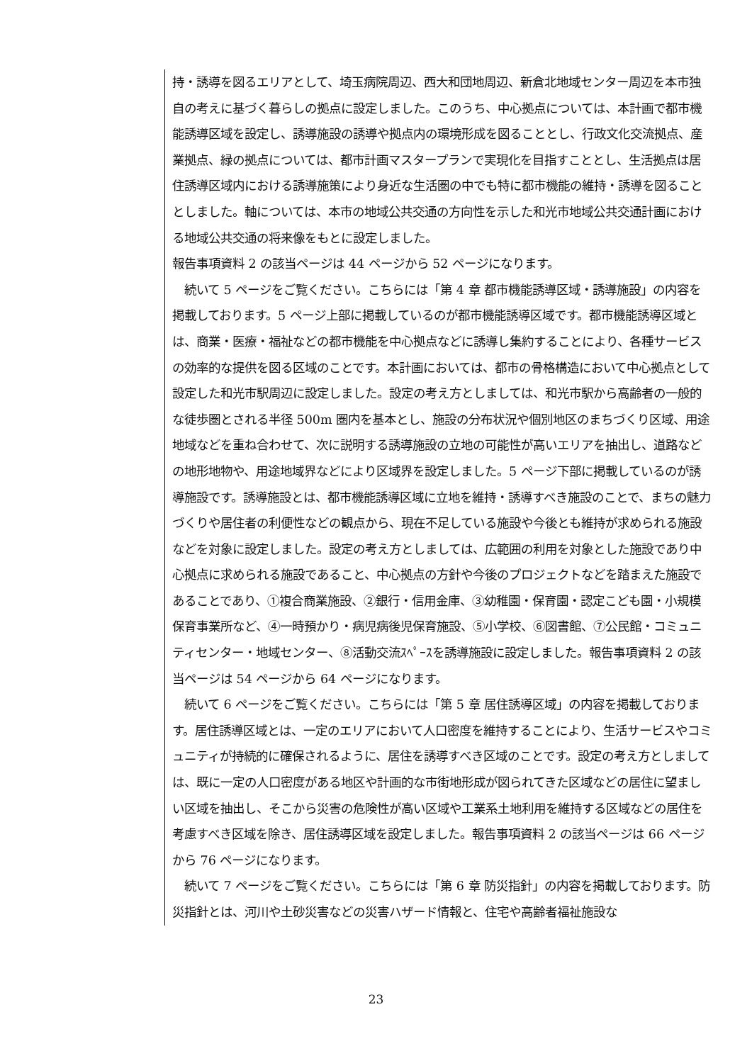持・誘導を図るエリアとして、埼玉病院周辺、西大和団地周辺、新倉北地域センター周辺を本市独自の考えに基づく暮らしの拠点に設定しました。このうち、中心拠点については、本計画で都市機能誘導区域を設定し、誘導施設の誘導や拠点内の環境形成を図ることとし、行政文化交流拠点、産業拠点、緑の拠点については、都市計画マスタープランで実現化を目指すこととし、生活拠点は居住誘導区域内における誘導施策により身近な生活圏の中でも特に都市機能の維持・誘導を図ることとしました。軸については、本市の地域公共交通の方向性を示した和光市地域公共交通計画における地域公共交通の将来像をもとに設定しました。
報告事項資料 2 の該当ページは 44 ページから 52 ページになります。
　続いて 5 ページをご覧ください。こちらには「第 4 章 都市機能誘導区域・誘導施設」の内容を掲載しております。5 ページ上部に掲載しているのが都市機能誘導区域です。都市機能誘導区域とは、商業・医療・福祉などの都市機能を中心拠点などに誘導し集約することにより、各種サービスの効率的な提供を図る区域のことです。本計画においては、都市の骨格構造において中心拠点として設定した和光市駅周辺に設定しました。設定の考え方としましては、和光市駅から高齢者の一般的な徒歩圏とされる半径 500m 圏内を基本とし、施設の分布状況や個別地区のまちづくり区域、用途地域などを重ね合わせて、次に説明する誘導施設の立地の可能性が高いエリアを抽出し、道路などの地形地物や、用途地域界などにより区域界を設定しました。5 ページ下部に掲載しているのが誘導施設です。誘導施設とは、都市機能誘導区域に立地を維持・誘導すべき施設のことで、まちの魅力づくりや居住者の利便性などの観点から、現在不足している施設や今後とも維持が求められる施設などを対象に設定しました。設定の考え方としましては、広範囲の利用を対象とした施設であり中心拠点に求められる施設であること、中心拠点の方針や今後のプロジェクトなどを踏まえた施設であることであり、①複合商業施設、②銀行・信用金庫、③幼稚園・保育園・認定こども園・小規模保育事業所など、④一時預かり・病児病後児保育施設、⑤小学校、⑥図書館、⑦公民館・コミュニティセンター・地域センター、⑧活動交流ｽﾍﾟｰｽを誘導施設に設定しました。報告事項資料 2 の該当ページは 54 ページから 64 ページになります。
　続いて 6 ページをご覧ください。こちらには「第 5 章 居住誘導区域」の内容を掲載しております。居住誘導区域とは、一定のエリアにおいて人口密度を維持することにより、生活サービスやコミュニティが持続的に確保されるように、居住を誘導すべき区域のことです。設定の考え方としましては、既に一定の人口密度がある地区や計画的な市街地形成が図られてきた区域などの居住に望ましい区域を抽出し、そこから災害の危険性が高い区域や工業系土地利用を維持する区域などの居住を考慮すべき区域を除き、居住誘導区域を設定しました。報告事項資料 2 の該当ページは 66 ページから 76 ページになります。
　続いて 7 ページをご覧ください。こちらには「第 6 章 防災指針」の内容を掲載しております。防災指針とは、河川や土砂災害などの災害ハザード情報と、住宅や高齢者福祉施設な
23